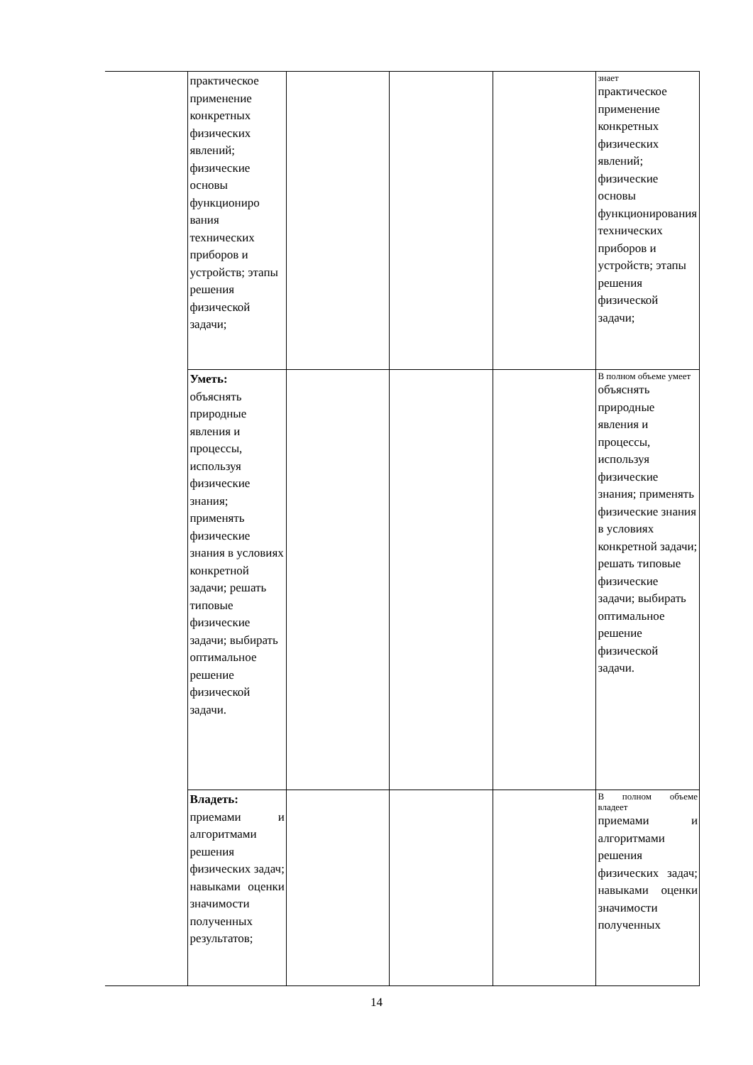| | практическое применение конкретных физических явлений; физические основы функциониро вания технических приборов и устройств; этапы решения физической задачи; | | | | знает практическое применение конкретных физических явлений; физические основы функционирования технических приборов и устройств; этапы решения физической задачи; |
| | Уметь: объяснять природные явления и процессы, используя физические знания; применять физические знания в условиях конкретной задачи; решать типовые физические задачи; выбирать оптимальное решение физической задачи. | | | | В полном объеме умеет объяснять природные явления и процессы, используя физические знания; применять физические знания в условиях конкретной задачи; решать типовые физические задачи; выбирать оптимальное решение физической задачи. |
| | Владеть: приемами и алгоритмами решения физических задач; навыками оценки значимости полученных результатов; | | | | В полном объеме владеет приемами и алгоритмами решения физических задач; навыками оценки значимости полученных |
14